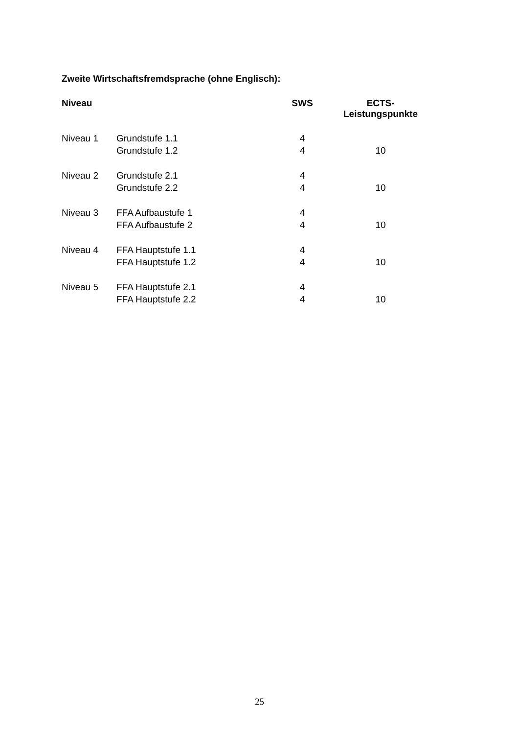Zweite Wirtschaftsfremdsprache (ohne Englisch):
| Niveau | | SWS | ECTS- Leistungspunkte |
| --- | --- | --- | --- |
| Niveau 1 | Grundstufe 1.1 | 4 | |
| | Grundstufe 1.2 | 4 | 10 |
| Niveau 2 | Grundstufe 2.1 | 4 | |
| | Grundstufe 2.2 | 4 | 10 |
| Niveau 3 | FFA Aufbaustufe 1 | 4 | |
| | FFA Aufbaustufe 2 | 4 | 10 |
| Niveau 4 | FFA Hauptstufe 1.1 | 4 | |
| | FFA Hauptstufe 1.2 | 4 | 10 |
| Niveau 5 | FFA Hauptstufe 2.1 | 4 | |
| | FFA Hauptstufe 2.2 | 4 | 10 |
25